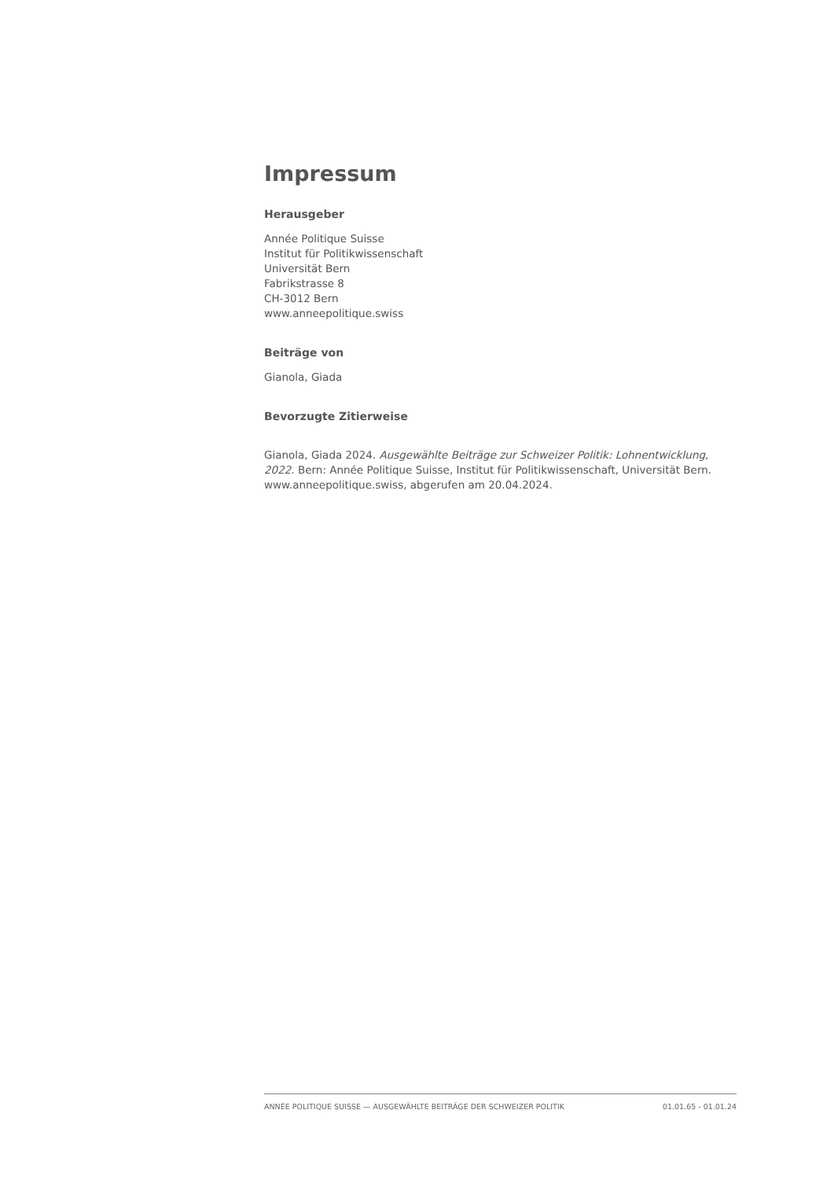Impressum
Herausgeber
Année Politique Suisse
Institut für Politikwissenschaft
Universität Bern
Fabrikstrasse 8
CH-3012 Bern
www.anneepolitique.swiss
Beiträge von
Gianola, Giada
Bevorzugte Zitierweise
Gianola, Giada 2024. Ausgewählte Beiträge zur Schweizer Politik: Lohnentwicklung, 2022. Bern: Année Politique Suisse, Institut für Politikwissenschaft, Universität Bern. www.anneepolitique.swiss, abgerufen am 20.04.2024.
ANNÉE POLITIQUE SUISSE — AUSGEWÄHLTE BEITRÄGE DER SCHWEIZER POLITIK 01.01.65 - 01.01.24